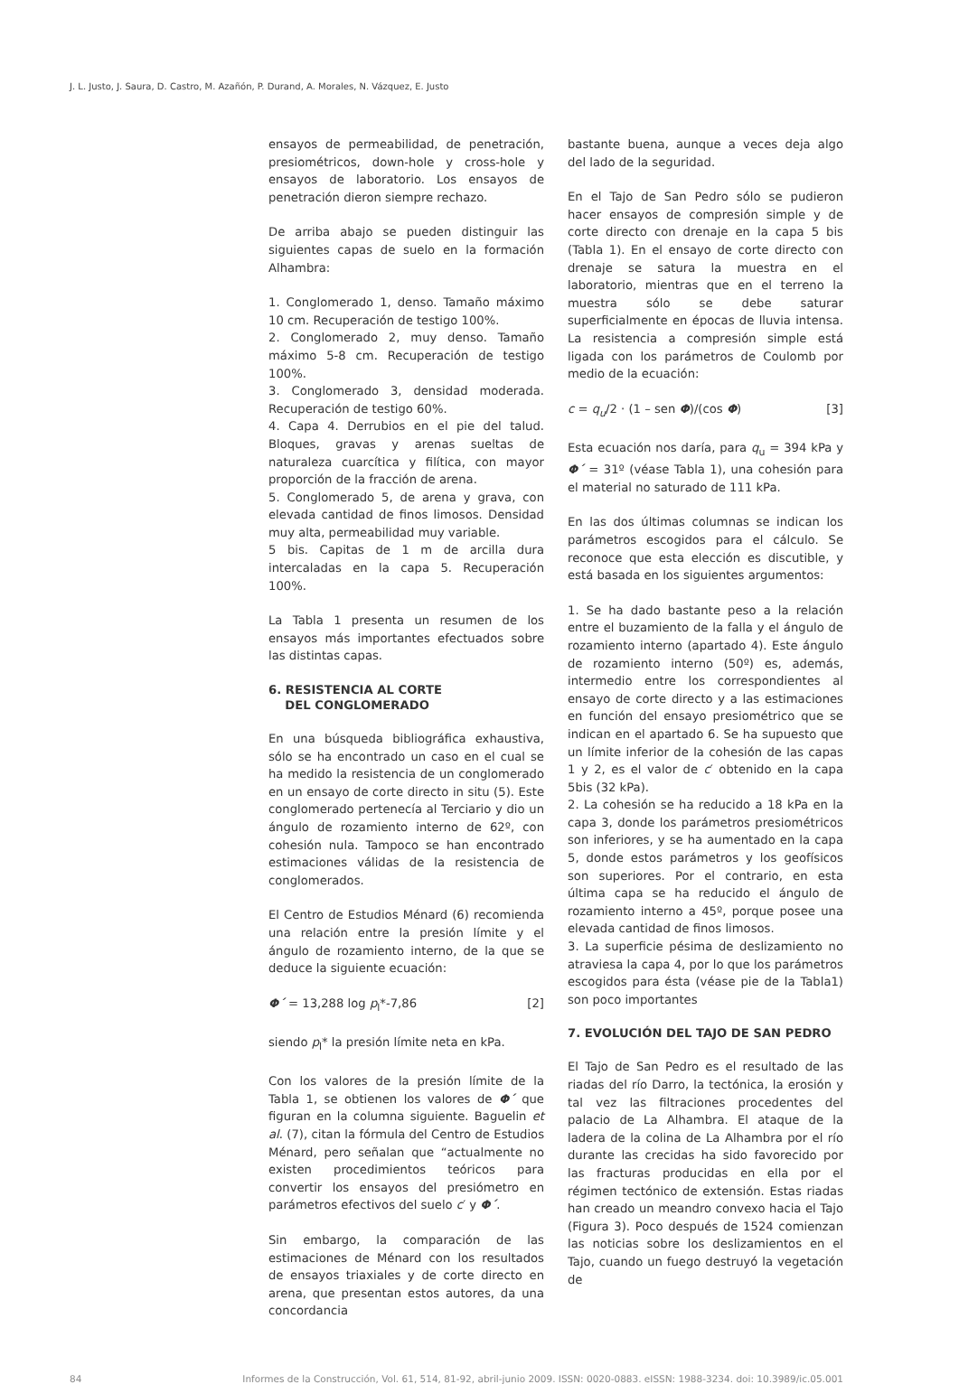J. L. Justo, J. Saura, D. Castro, M. Azañón, P. Durand, A. Morales, N. Vázquez, E. Justo
ensayos de permeabilidad, de penetración, presiométricos, down-hole y cross-hole y ensayos de laboratorio. Los ensayos de penetración dieron siempre rechazo.
De arriba abajo se pueden distinguir las siguientes capas de suelo en la formación Alhambra:
1. Conglomerado 1, denso. Tamaño máximo 10 cm. Recuperación de testigo 100%.
2. Conglomerado 2, muy denso. Tamaño máximo 5-8 cm. Recuperación de testigo 100%.
3. Conglomerado 3, densidad moderada. Recuperación de testigo 60%.
4. Capa 4. Derrubios en el pie del talud. Bloques, gravas y arenas sueltas de naturaleza cuarcítica y filítica, con mayor proporción de la fracción de arena.
5. Conglomerado 5, de arena y grava, con elevada cantidad de finos limosos. Densidad muy alta, permeabilidad muy variable.
5 bis. Capitas de 1 m de arcilla dura intercaladas en la capa 5. Recuperación 100%.
La Tabla 1 presenta un resumen de los ensayos más importantes efectuados sobre las distintas capas.
6. RESISTENCIA AL CORTE
DEL CONGLOMERADO
En una búsqueda bibliográfica exhaustiva, sólo se ha encontrado un caso en el cual se ha medido la resistencia de un conglomerado en un ensayo de corte directo in situ (5). Este conglomerado pertenecía al Terciario y dio un ángulo de rozamiento interno de 62º, con cohesión nula. Tampoco se han encontrado estimaciones válidas de la resistencia de conglomerados.
El Centro de Estudios Ménard (6) recomienda una relación entre la presión límite y el ángulo de rozamiento interno, de la que se deduce la siguiente ecuación:
Φ´ = 13,288 log p<sub>l</sub>*-7,86 [2]
siendo p<sub>l</sub>* la presión límite neta en kPa.
Con los valores de la presión límite de la Tabla 1, se obtienen los valores de Φ´ que figuran en la columna siguiente. Baguelin et al. (7), citan la fórmula del Centro de Estudios Ménard, pero señalan que “actualmente no existen procedimientos teóricos para convertir los ensayos del presiómetro en parámetros efectivos del suelo c′ y Φ´.
Sin embargo, la comparación de las estimaciones de Ménard con los resultados de ensayos triaxiales y de corte directo en arena, que presentan estos autores, da una concordancia
bastante buena, aunque a veces deja algo del lado de la seguridad.
En el Tajo de San Pedro sólo se pudieron hacer ensayos de compresión simple y de corte directo con drenaje en la capa 5 bis (Tabla 1). En el ensayo de corte directo con drenaje se satura la muestra en el laboratorio, mientras que en el terreno la muestra sólo se debe saturar superficialmente en épocas de lluvia intensa. La resistencia a compresión simple está ligada con los parámetros de Coulomb por medio de la ecuación:
c = q<sub>u</sub>/2 · (1 – sen Φ)/(cos Φ) [3]
Esta ecuación nos daría, para q<sub>u</sub> = 394 kPa y Φ´ = 31º (véase Tabla 1), una cohesión para el material no saturado de 111 kPa.
En las dos últimas columnas se indican los parámetros escogidos para el cálculo. Se reconoce que esta elección es discutible, y está basada en los siguientes argumentos:
1. Se ha dado bastante peso a la relación entre el buzamiento de la falla y el ángulo de rozamiento interno (apartado 4). Este ángulo de rozamiento interno (50º) es, además, intermedio entre los correspondientes al ensayo de corte directo y a las estimaciones en función del ensayo presiométrico que se indican en el apartado 6. Se ha supuesto que un límite inferior de la cohesión de las capas 1 y 2, es el valor de c′ obtenido en la capa 5bis (32 kPa).
2. La cohesión se ha reducido a 18 kPa en la capa 3, donde los parámetros presiométricos son inferiores, y se ha aumentado en la capa 5, donde estos parámetros y los geofísicos son superiores. Por el contrario, en esta última capa se ha reducido el ángulo de rozamiento interno a 45º, porque posee una elevada cantidad de finos limosos.
3. La superficie pésima de deslizamiento no atraviesa la capa 4, por lo que los parámetros escogidos para ésta (véase pie de la Tabla1) son poco importantes
7. EVOLUCIÓN DEL TAJO DE SAN PEDRO
El Tajo de San Pedro es el resultado de las riadas del río Darro, la tectónica, la erosión y tal vez las filtraciones procedentes del palacio de La Alhambra. El ataque de la ladera de la colina de La Alhambra por el río durante las crecidas ha sido favorecido por las fracturas producidas en ella por el régimen tectónico de extensión. Estas riadas han creado un meandro convexo hacia el Tajo (Figura 3). Poco después de 1524 comienzan las noticias sobre los deslizamientos en el Tajo, cuando un fuego destruyó la vegetación de
84 Informes de la Construcción, Vol. 61, 514, 81-92, abril-junio 2009. ISSN: 0020-0883. eISSN: 1988-3234. doi: 10.3989/ic.05.001